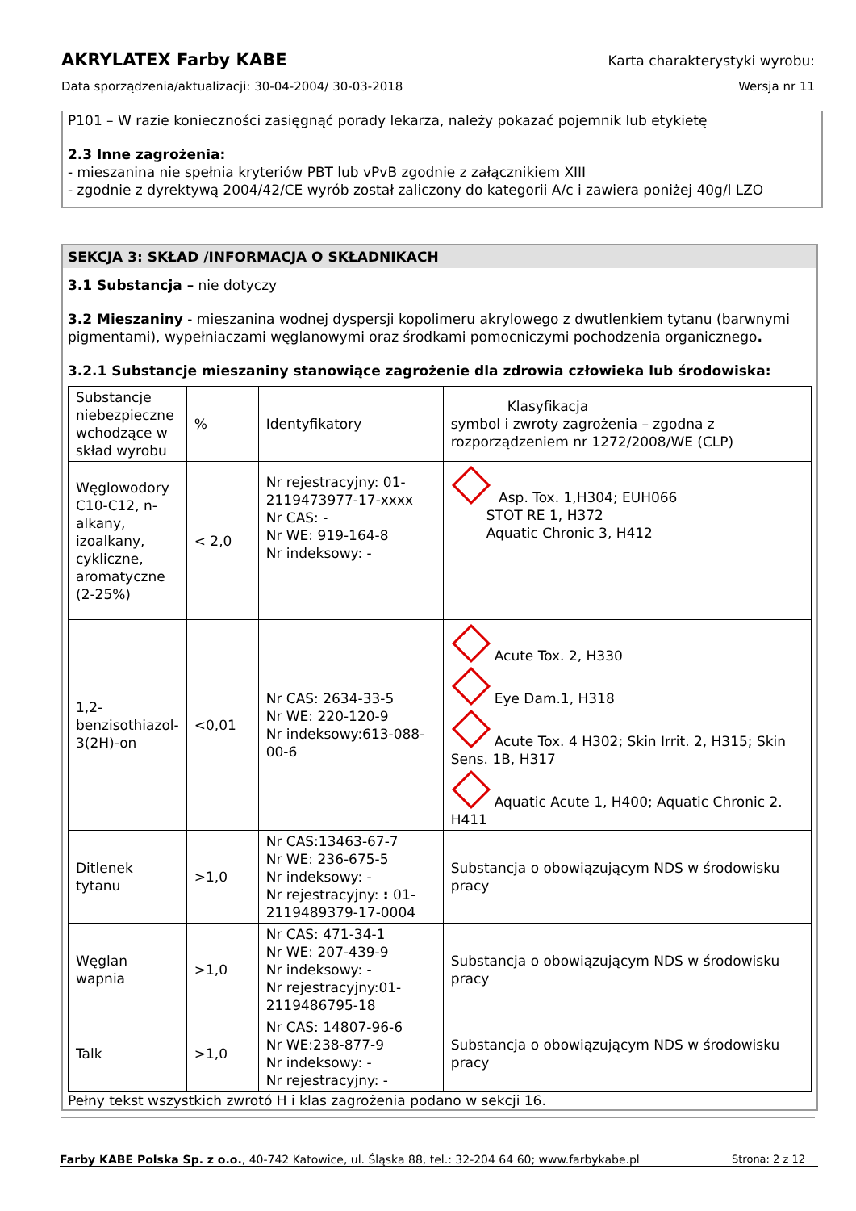AKRYLATEX Farby KABE Karta charakterystyki wyrobu:
Data sporządzenia/aktualizacji: 30-04-2004/ 30-03-2018 Wersja nr 11
P101 – W razie konieczności zasięgnąć porady lekarza, należy pokazać pojemnik lub etykietę
2.3 Inne zagrożenia:
- mieszanina nie spełnia kryteriów PBT lub vPvB zgodnie z załącznikiem XIII
- zgodnie z dyrektywą 2004/42/CE wyrób został zaliczony do kategorii A/c i zawiera poniżej 40g/l LZO
SEKCJA 3: SKŁAD /INFORMACJA O SKŁADNIKACH
3.1 Substancja – nie dotyczy
3.2 Mieszaniny - mieszanina wodnej dyspersji kopolimeru akrylowego z dwutlenkiem tytanu (barwnymi pigmentami), wypełniaczami węglanowymi oraz środkami pomocniczymi pochodzenia organicznego.
3.2.1 Substancje mieszaniny stanowiące zagrożenie dla zdrowia człowieka lub środowiska:
| Substancje niebezpieczne wchodzące w skład wyrobu | % | Identyfikatory | Klasyfikacja symbol i zwroty zagrożenia – zgodna z rozporządzeniem nr 1272/2008/WE (CLP) |
| Węglowodory C10-C12, n-alkany, izoalkany, cykliczne, aromatyczne (2-25%) | < 2,0 | Nr rejestracyjny: 01-2119473977-17-xxxx Nr CAS: - Nr WE: 919-164-8 Nr indeksowy: - | Asp. Tox. 1,H304; EUH066 STOT RE 1, H372 Aquatic Chronic 3, H412 |
| 1,2-benzisothiazol-3(2H)-on | <0,01 | Nr CAS: 2634-33-5 Nr WE: 220-120-9 Nr indeksowy:613-088-00-6 | Acute Tox. 2, H330 Eye Dam.1, H318 Acute Tox. 4 H302; Skin Irrit. 2, H315; Skin Sens. 1B, H317 Aquatic Acute 1, H400; Aquatic Chronic 2. H411 |
| Ditlenek tytanu | >1,0 | Nr CAS:13463-67-7 Nr WE: 236-675-5 Nr indeksowy: - Nr rejestracyjny: : 01-2119489379-17-0004 | Substancja o obowiązującym NDS w środowisku pracy |
| Węglan wapnia | >1,0 | Nr CAS: 471-34-1 Nr WE: 207-439-9 Nr indeksowy: - Nr rejestracyjny:01-2119486795-18 | Substancja o obowiązującym NDS w środowisku pracy |
| Talk | >1,0 | Nr CAS: 14807-96-6 Nr WE:238-877-9 Nr indeksowy: - Nr rejestracyjny: - | Substancja o obowiązującym NDS w środowisku pracy |
Pełny tekst wszystkich zwrotó H i klas zagrożenia podano w sekcji 16.
Farby KABE Polska Sp. z o.o., 40-742 Katowice, ul. Śląska 88, tel.: 32-204 64 60; www.farbykabe.pl Strona: 2 z 12